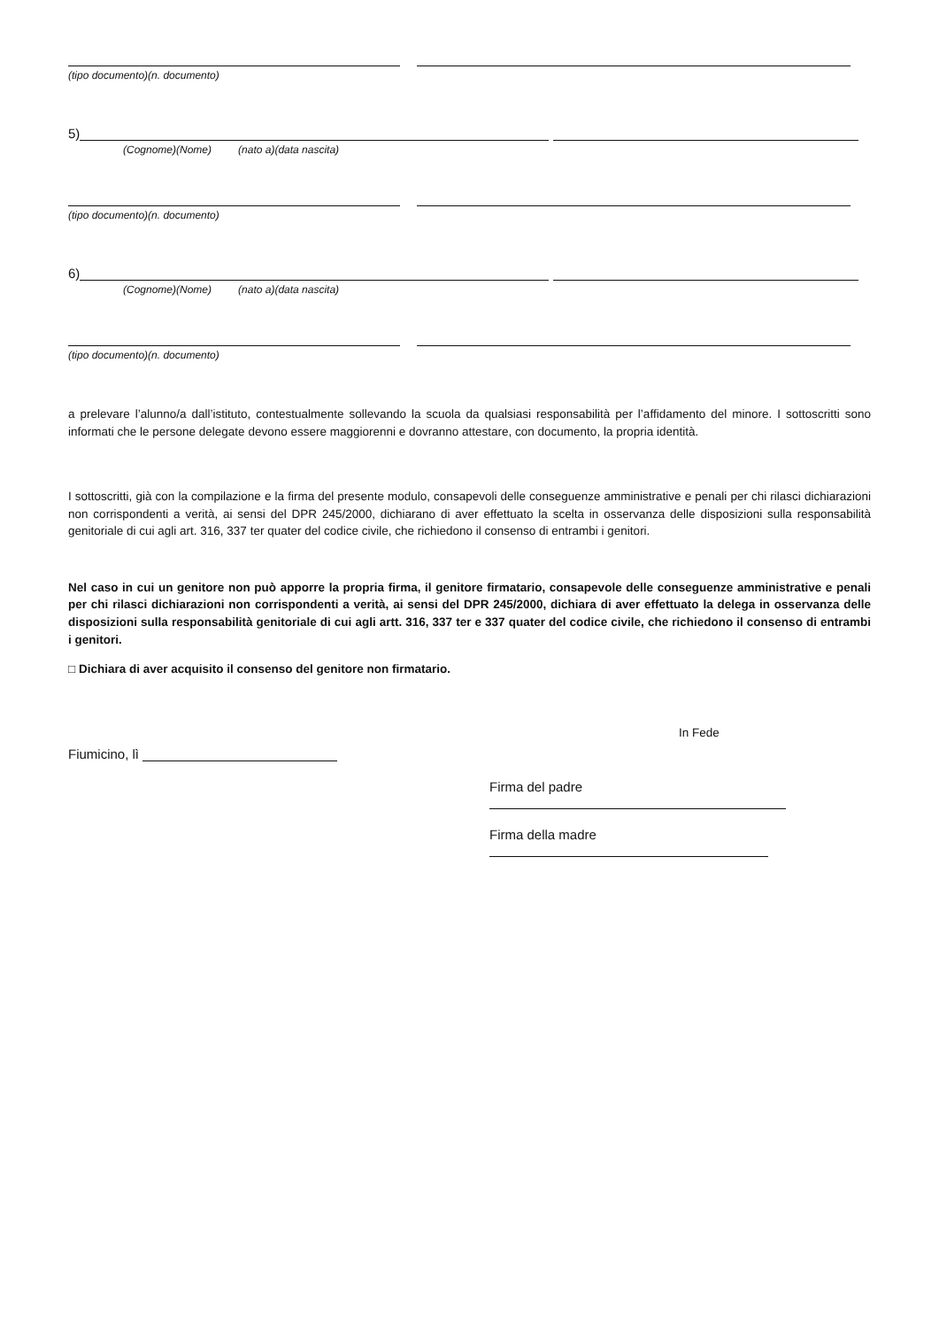(tipo documento)(n. documento)
5)
(Cognome)(Nome) (nato a)(data nascita)
(tipo documento)(n. documento)
6)
(Cognome)(Nome) (nato a)(data nascita)
(tipo documento)(n. documento)
a prelevare l’alunno/a dall’istituto, contestualmente sollevando la scuola da qualsiasi responsabilità per l’affidamento del minore. I sottoscritti sono informati che le persone delegate devono essere maggiorenni e dovranno attestare, con documento, la propria identità.
I sottoscritti, già con la compilazione e la firma del presente modulo, consapevoli delle conseguenze amministrative e penali per chi rilasci dichiarazioni non corrispondenti a verità, ai sensi del DPR 245/2000, dichiarano di aver effettuato la scelta in osservanza delle disposizioni sulla responsabilità genitoriale di cui agli art. 316, 337 ter quater del codice civile, che richiedono il consenso di entrambi i genitori.
Nel caso in cui un genitore non può apporre la propria firma, il genitore firmatario, consapevole delle conseguenze amministrative e penali per chi rilasci dichiarazioni non corrispondenti a verità, ai sensi del DPR 245/2000, dichiara di aver effettuato la delega in osservanza delle disposizioni sulla responsabilità genitoriale di cui agli artt. 316, 337 ter e 337 quater del codice civile, che richiedono il consenso di entrambi i genitori.
□ Dichiara di aver acquisito il consenso del genitore non firmatario.
In Fede
Fiumicino, lì
Firma del padre
Firma della madre